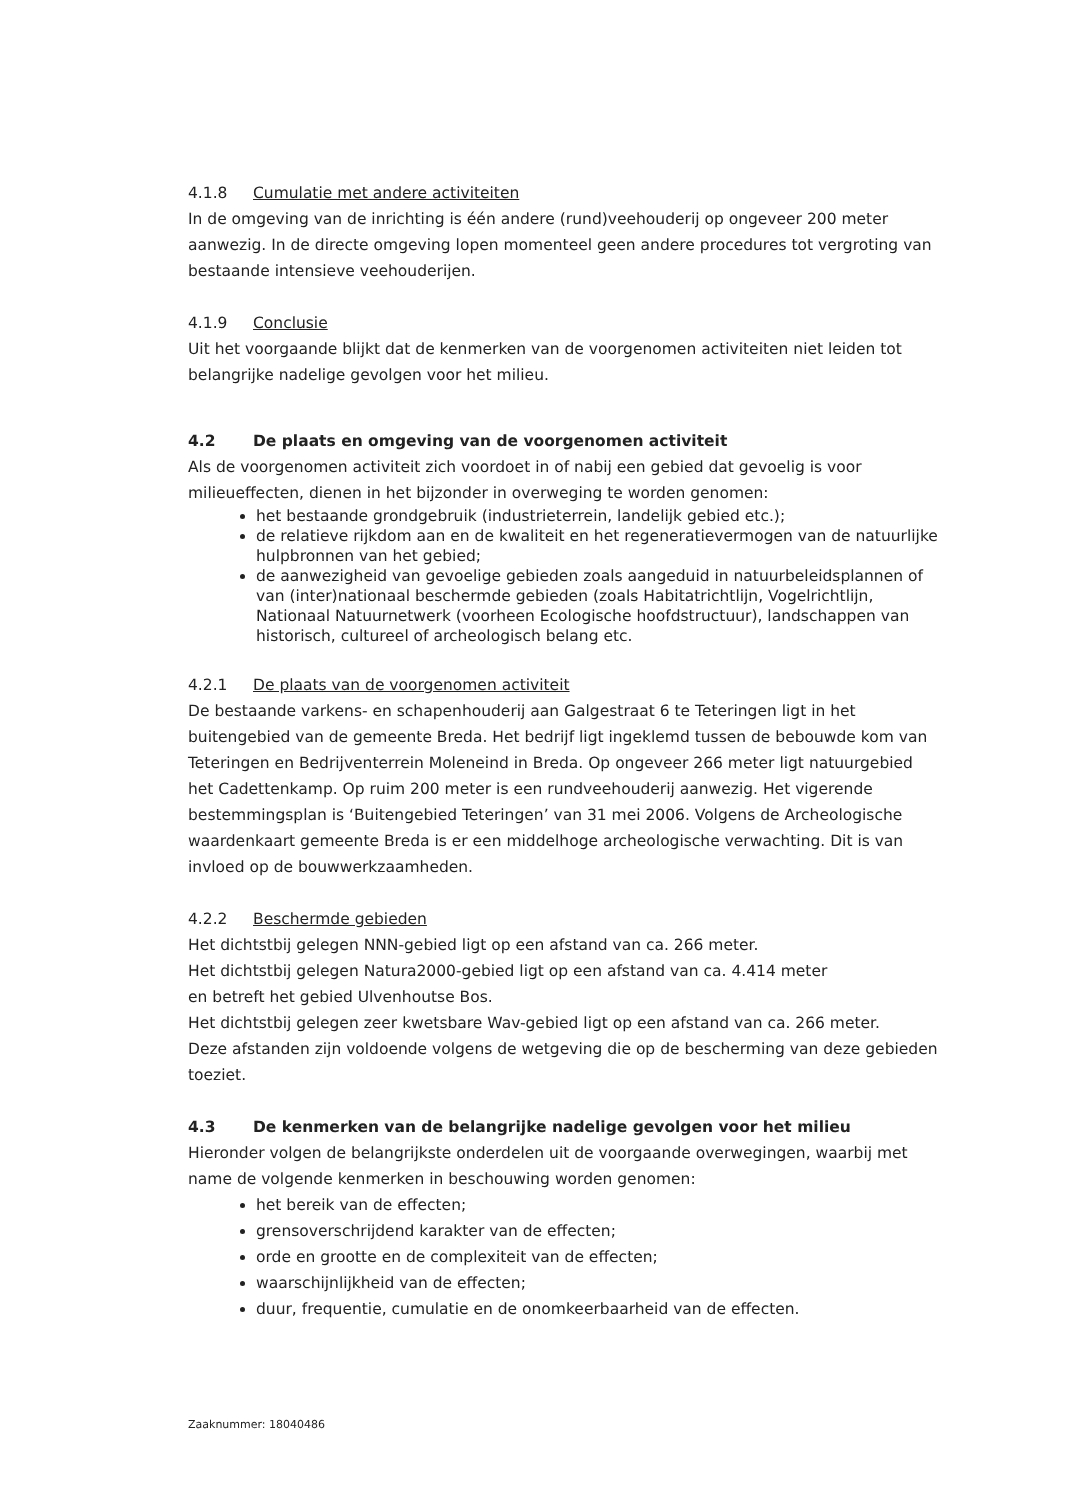4.1.8 Cumulatie met andere activiteiten
In de omgeving van de inrichting is één andere (rund)veehouderij op ongeveer 200 meter aanwezig. In de directe omgeving lopen momenteel geen andere procedures tot vergroting van bestaande intensieve veehouderijen.
4.1.9 Conclusie
Uit het voorgaande blijkt dat de kenmerken van de voorgenomen activiteiten niet leiden tot belangrijke nadelige gevolgen voor het milieu.
4.2 De plaats en omgeving van de voorgenomen activiteit
Als de voorgenomen activiteit zich voordoet in of nabij een gebied dat gevoelig is voor milieueffecten, dienen in het bijzonder in overweging te worden genomen:
het bestaande grondgebruik (industrieterrein, landelijk gebied etc.);
de relatieve rijkdom aan en de kwaliteit en het regeneratievermogen van de natuurlijke hulpbronnen van het gebied;
de aanwezigheid van gevoelige gebieden zoals aangeduid in natuurbeleidsplannen of van (inter)nationaal beschermde gebieden (zoals Habitatrichtlijn, Vogelrichtlijn, Nationaal Natuurnetwerk (voorheen Ecologische hoofdstructuur), landschappen van historisch, cultureel of archeologisch belang etc.
4.2.1 De plaats van de voorgenomen activiteit
De bestaande varkens- en schapenhouderij aan Galgestraat 6 te Teteringen ligt in het buitengebied van de gemeente Breda. Het bedrijf ligt ingeklemd tussen de bebouwde kom van Teteringen en Bedrijventerrein Moleneind in Breda. Op ongeveer 266 meter ligt natuurgebied het Cadettenkamp. Op ruim 200 meter is een rundveehouderij aanwezig. Het vigerende bestemmingsplan is ‘Buitengebied Teteringen’ van 31 mei 2006. Volgens de Archeologische waardenkaart gemeente Breda is er een middelhoge archeologische verwachting. Dit is van invloed op de bouwwerkzaamheden.
4.2.2 Beschermde gebieden
Het dichtstbij gelegen NNN-gebied ligt op een afstand van ca. 266 meter.
Het dichtstbij gelegen Natura2000-gebied ligt op een afstand van ca. 4.414 meter
en betreft het gebied Ulvenhoutse Bos.
Het dichtstbij gelegen zeer kwetsbare Wav-gebied ligt op een afstand van ca. 266 meter.
Deze afstanden zijn voldoende volgens de wetgeving die op de bescherming van deze gebieden toeziet.
4.3 De kenmerken van de belangrijke nadelige gevolgen voor het milieu
Hieronder volgen de belangrijkste onderdelen uit de voorgaande overwegingen, waarbij met name de volgende kenmerken in beschouwing worden genomen:
het bereik van de effecten;
grensoverschrijdend karakter van de effecten;
orde en grootte en de complexiteit van de effecten;
waarschijnlijkheid van de effecten;
duur, frequentie, cumulatie en de onomkeerbaarheid van de effecten.
Zaaknummer: 18040486